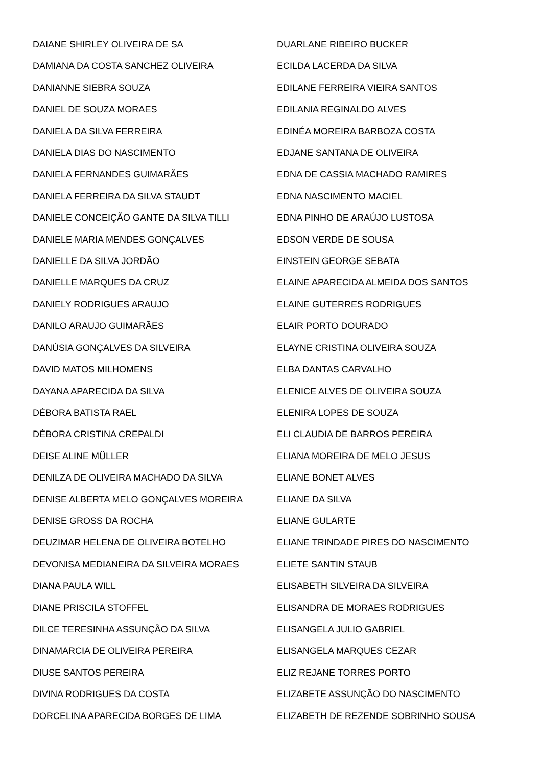DAIANE SHIRLEY OLIVEIRA DE SA
DAMIANA DA COSTA SANCHEZ OLIVEIRA
DANIANNE SIEBRA SOUZA
DANIEL DE SOUZA MORAES
DANIELA DA SILVA FERREIRA
DANIELA DIAS DO NASCIMENTO
DANIELA FERNANDES GUIMARÃES
DANIELA FERREIRA DA SILVA STAUDT
DANIELE CONCEIÇÃO GANTE DA SILVA TILLI
DANIELE MARIA MENDES GONÇALVES
DANIELLE DA SILVA JORDÃO
DANIELLE MARQUES DA CRUZ
DANIELY RODRIGUES ARAUJO
DANILO ARAUJO GUIMARÃES
DANÚSIA GONÇALVES DA SILVEIRA
DAVID MATOS MILHOMENS
DAYANA APARECIDA DA SILVA
DÉBORA BATISTA RAEL
DÉBORA CRISTINA CREPALDI
DEISE ALINE MÜLLER
DENILZA DE OLIVEIRA MACHADO DA SILVA
DENISE ALBERTA MELO GONÇALVES MOREIRA
DENISE GROSS DA ROCHA
DEUZIMAR HELENA DE OLIVEIRA BOTELHO
DEVONISA MEDIANEIRA DA SILVEIRA MORAES
DIANA PAULA WILL
DIANE PRISCILA STOFFEL
DILCE TERESINHA ASSUNÇÃO DA SILVA
DINAMARCIA DE OLIVEIRA PEREIRA
DIUSE SANTOS PEREIRA
DIVINA RODRIGUES DA COSTA
DORCELINA APARECIDA BORGES DE LIMA
DUARLANE RIBEIRO BUCKER
ECILDA LACERDA DA SILVA
EDILANE FERREIRA VIEIRA SANTOS
EDILANIA REGINALDO ALVES
EDINÉA MOREIRA BARBOZA COSTA
EDJANE SANTANA DE OLIVEIRA
EDNA DE CASSIA MACHADO RAMIRES
EDNA NASCIMENTO MACIEL
EDNA PINHO DE ARAÚJO LUSTOSA
EDSON VERDE DE SOUSA
EINSTEIN GEORGE SEBATA
ELAINE APARECIDA ALMEIDA DOS SANTOS
ELAINE GUTERRES RODRIGUES
ELAIR PORTO DOURADO
ELAYNE CRISTINA OLIVEIRA SOUZA
ELBA DANTAS CARVALHO
ELENICE ALVES DE OLIVEIRA SOUZA
ELENIRA LOPES DE SOUZA
ELI CLAUDIA DE BARROS PEREIRA
ELIANA MOREIRA DE MELO JESUS
ELIANE BONET ALVES
ELIANE DA SILVA
ELIANE GULARTE
ELIANE TRINDADE PIRES DO NASCIMENTO
ELIETE SANTIN STAUB
ELISABETH SILVEIRA DA SILVEIRA
ELISANDRA DE MORAES RODRIGUES
ELISANGELA JULIO GABRIEL
ELISANGELA MARQUES CEZAR
ELIZ REJANE TORRES PORTO
ELIZABETE ASSUNÇÃO DO NASCIMENTO
ELIZABETH DE REZENDE SOBRINHO SOUSA